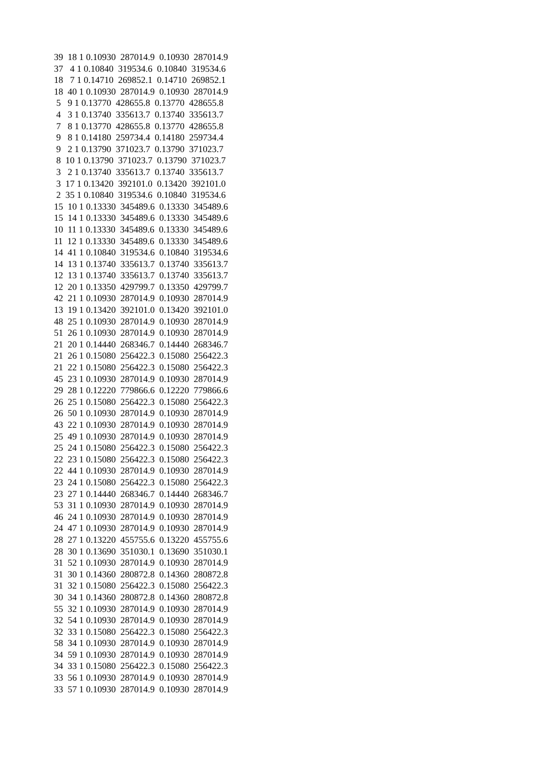39  18 1 0.10930  287014.9  0.10930  287014.9
37   4 1 0.10840  319534.6  0.10840  319534.6
18   7 1 0.14710  269852.1  0.14710  269852.1
18  40 1 0.10930  287014.9  0.10930  287014.9
 5   9 1 0.13770  428655.8  0.13770  428655.8
 4   3 1 0.13740  335613.7  0.13740  335613.7
 7   8 1 0.13770  428655.8  0.13770  428655.8
 9   8 1 0.14180  259734.4  0.14180  259734.4
 9   2 1 0.13790  371023.7  0.13790  371023.7
 8  10 1 0.13790  371023.7  0.13790  371023.7
 3   2 1 0.13740  335613.7  0.13740  335613.7
 3  17 1 0.13420  392101.0  0.13420  392101.0
 2  35 1 0.10840  319534.6  0.10840  319534.6
15  10 1 0.13330  345489.6  0.13330  345489.6
15  14 1 0.13330  345489.6  0.13330  345489.6
10  11 1 0.13330  345489.6  0.13330  345489.6
11  12 1 0.13330  345489.6  0.13330  345489.6
14  41 1 0.10840  319534.6  0.10840  319534.6
14  13 1 0.13740  335613.7  0.13740  335613.7
12  13 1 0.13740  335613.7  0.13740  335613.7
12  20 1 0.13350  429799.7  0.13350  429799.7
42  21 1 0.10930  287014.9  0.10930  287014.9
13  19 1 0.13420  392101.0  0.13420  392101.0
48  25 1 0.10930  287014.9  0.10930  287014.9
51  26 1 0.10930  287014.9  0.10930  287014.9
21  20 1 0.14440  268346.7  0.14440  268346.7
21  26 1 0.15080  256422.3  0.15080  256422.3
21  22 1 0.15080  256422.3  0.15080  256422.3
45  23 1 0.10930  287014.9  0.10930  287014.9
29  28 1 0.12220  779866.6  0.12220  779866.6
26  25 1 0.15080  256422.3  0.15080  256422.3
26  50 1 0.10930  287014.9  0.10930  287014.9
43  22 1 0.10930  287014.9  0.10930  287014.9
25  49 1 0.10930  287014.9  0.10930  287014.9
25  24 1 0.15080  256422.3  0.15080  256422.3
22  23 1 0.15080  256422.3  0.15080  256422.3
22  44 1 0.10930  287014.9  0.10930  287014.9
23  24 1 0.15080  256422.3  0.15080  256422.3
23  27 1 0.14440  268346.7  0.14440  268346.7
53  31 1 0.10930  287014.9  0.10930  287014.9
46  24 1 0.10930  287014.9  0.10930  287014.9
24  47 1 0.10930  287014.9  0.10930  287014.9
28  27 1 0.13220  455755.6  0.13220  455755.6
28  30 1 0.13690  351030.1  0.13690  351030.1
31  52 1 0.10930  287014.9  0.10930  287014.9
31  30 1 0.14360  280872.8  0.14360  280872.8
31  32 1 0.15080  256422.3  0.15080  256422.3
30  34 1 0.14360  280872.8  0.14360  280872.8
55  32 1 0.10930  287014.9  0.10930  287014.9
32  54 1 0.10930  287014.9  0.10930  287014.9
32  33 1 0.15080  256422.3  0.15080  256422.3
58  34 1 0.10930  287014.9  0.10930  287014.9
34  59 1 0.10930  287014.9  0.10930  287014.9
34  33 1 0.15080  256422.3  0.15080  256422.3
33  56 1 0.10930  287014.9  0.10930  287014.9
33  57 1 0.10930  287014.9  0.10930  287014.9